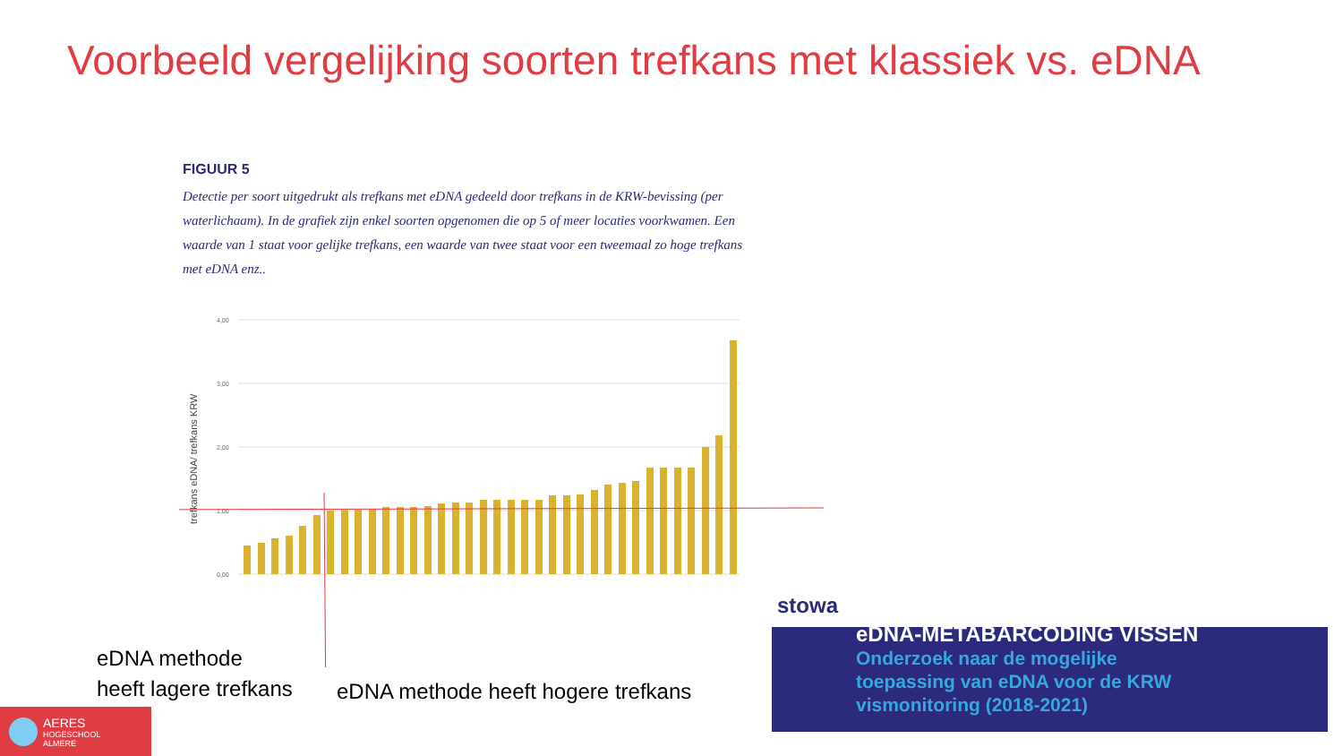Voorbeeld vergelijking soorten trefkans met klassiek vs. eDNA
FIGUUR 5
Detectie per soort uitgedrukt als trefkans met eDNA gedeeld door trefkans in de KRW-bevissing (per waterlichaam). In de grafiek zijn enkel soorten opgenomen die op 5 of meer locaties voorkwamen. Een waarde van 1 staat voor gelijke trefkans, een waarde van twee staat voor een tweemaal zo hoge trefkans met eDNA enz..
4,00
3,00
2,00
1,00
0,00
trefkans eDNA/ trefkans KRW
eDNA methode
heeft lagere trefkans
eDNA methode heeft hogere trefkans
stowa
eDNA-METABARCODING VISSEN
Onderzoek naar de mogelijke
toepassing van eDNA voor de KRW
vismonitoring (2018-2021)
AERES
HOGESCHOOL
ALMERE